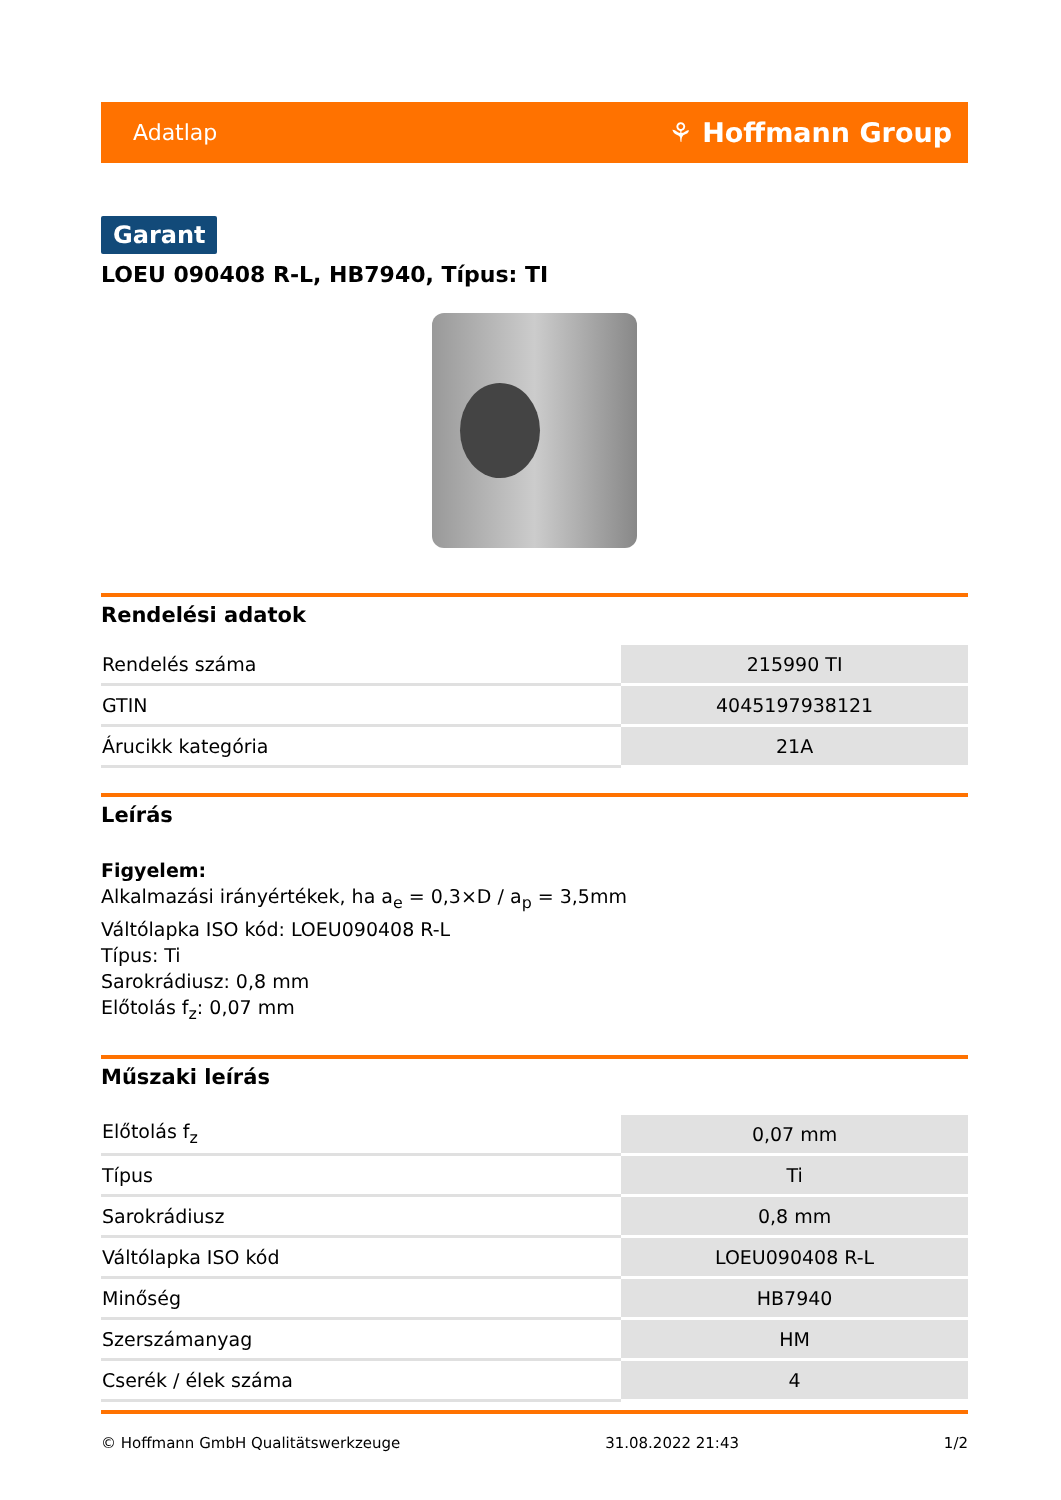Adatlap ⚘ Hoffmann Group
Garant
LOEU 090408 R-L, HB7940, Típus: TI
Rendelési adatok
| Rendelés száma | 215990 TI |
| GTIN | 4045197938121 |
| Árucikk kategória | 21A |
Leírás
Figyelem:
Alkalmazási irányértékek, ha a<sub>e</sub> = 0,3×D / a<sub>p</sub> = 3,5mm
Váltólapka ISO kód: LOEU090408 R-L
Típus: Ti
Sarokrádiusz: 0,8 mm
Előtolás f<sub>z</sub>: 0,07 mm
Műszaki leírás
| Előtolás f<sub>z</sub> | 0,07 mm |
| Típus | Ti |
| Sarokrádiusz | 0,8 mm |
| Váltólapka ISO kód | LOEU090408 R-L |
| Minőség | HB7940 |
| Szerszámanyag | HM |
| Cserék / élek száma | 4 |
© Hoffmann GmbH Qualitätswerkzeuge 31.08.2022 21:43 1/2